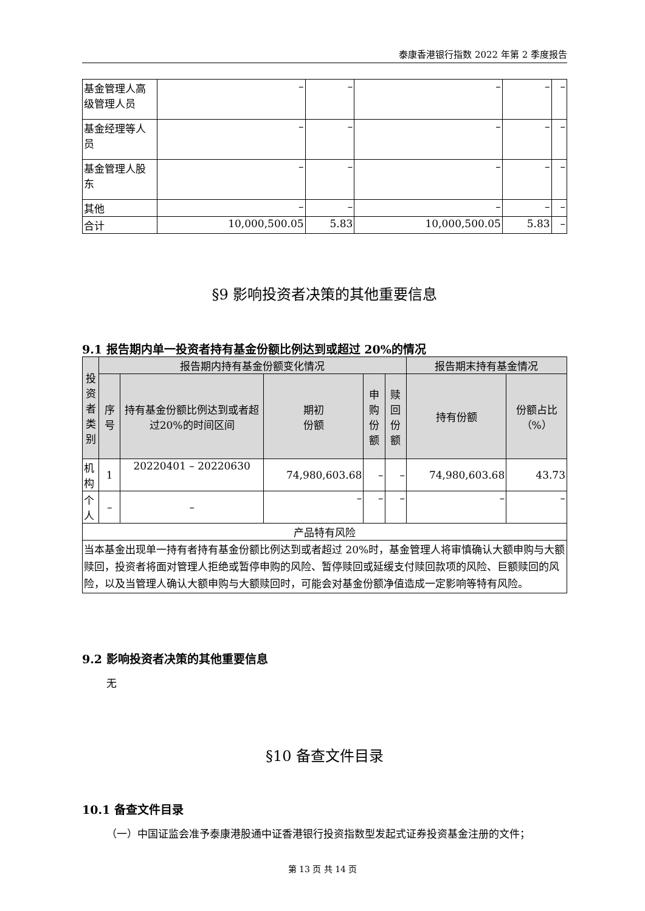泰康香港银行指数 2022 年第 2 季度报告
| 基金管理人高级管理人员 | – | – | – | – | – |
| 基金经理等人员 | – | – | – | – | – |
| 基金管理人股东 | – | – | – | – | – |
| 其他 | – | – | – | – | – |
| 合计 | 10,000,500.05 | 5.83 | 10,000,500.05 | 5.83 | – |
§9 影响投资者决策的其他重要信息
9.1 报告期内单一投资者持有基金份额比例达到或超过 20%的情况
| 投资者类别 | 报告期内持有基金份额变化情况 | | | | | 报告期末持有基金情况 | |
| --- | --- | --- | --- | --- | --- | --- | --- |
| | 序号 | 持有基金份额比例达到或者超过20%的时间区间 | 期初 份额 | 申购 份额 | 赎回 份额 | 持有份额 | 份额占比（%） |
| 机构 | 1 | 20220401 – 20220630 | 74,980,603.68 | – | – | 74,980,603.68 | 43.73 |
| 个人 | – | – | – | – | – | – | – |
| 产品特有风险 | | | | | | | |
| 当本基金出现单一持有者持有基金份额比例达到或者超过 20%时，基金管理人将审慎确认大额申购与大额赎回，投资者将面对管理人拒绝或暂停申购的风险、暂停赎回或延缓支付赎回款项的风险、巨额赎回的风险，以及当管理人确认大额申购与大额赎回时，可能会对基金份额净值造成一定影响等特有风险。 | | | | | | | |
9.2 影响投资者决策的其他重要信息
无
§10 备查文件目录
10.1 备查文件目录
（一）中国证监会准予泰康港股通中证香港银行投资指数型发起式证券投资基金注册的文件；
第 13 页 共 14 页